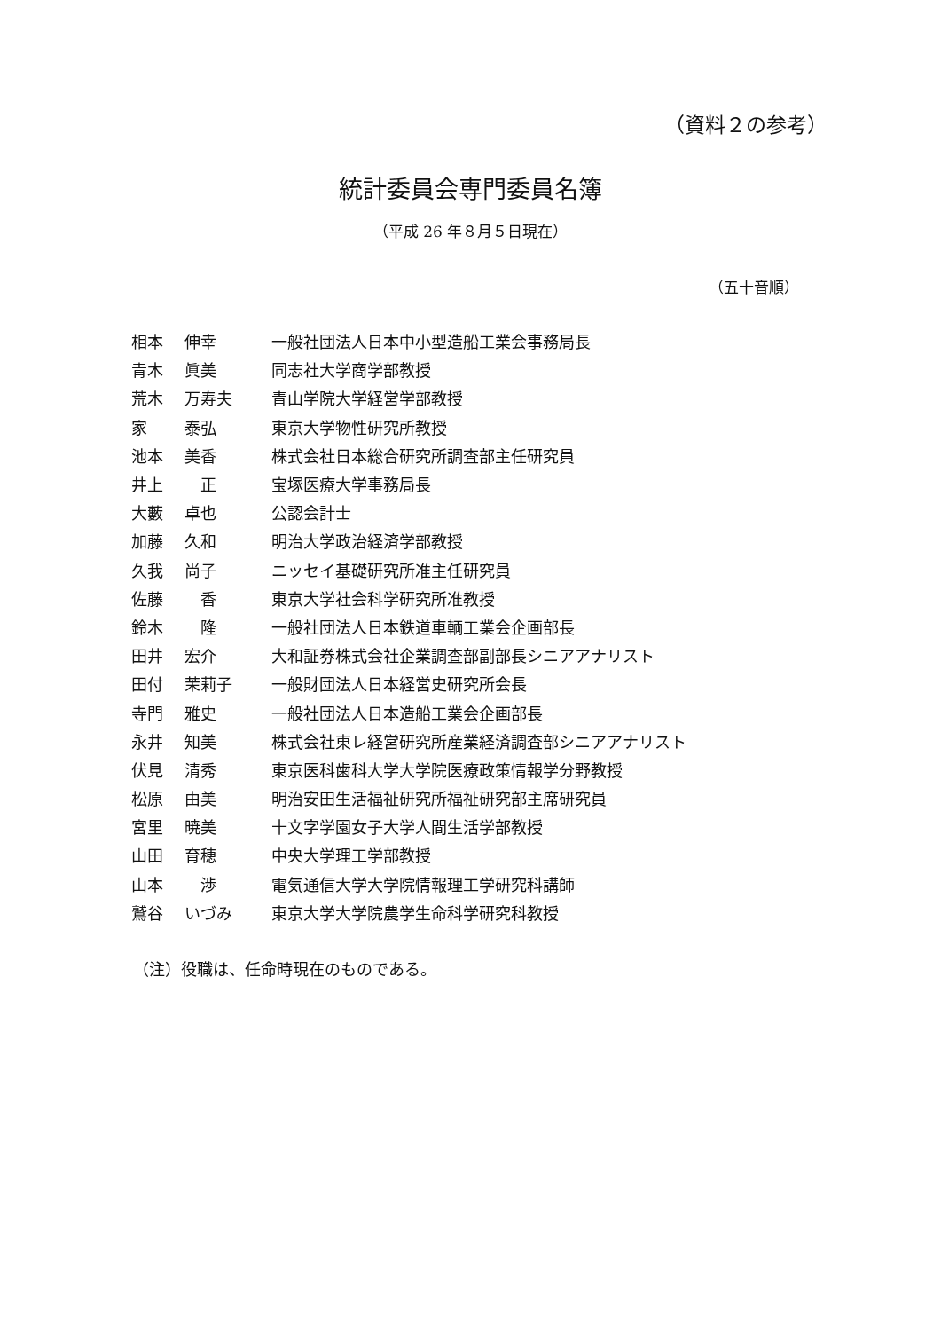（資料２の参考）
統計委員会専門委員名簿
（平成 26 年８月５日現在）
（五十音順）
| 相本 | 伸幸 | 一般社団法人日本中小型造船工業会事務局長 |
| 青木 | 眞美 | 同志社大学商学部教授 |
| 荒木 | 万寿夫 | 青山学院大学経営学部教授 |
| 家 | 泰弘 | 東京大学物性研究所教授 |
| 池本 | 美香 | 株式会社日本総合研究所調査部主任研究員 |
| 井上 | 正 | 宝塚医療大学事務局長 |
| 大藪 | 卓也 | 公認会計士 |
| 加藤 | 久和 | 明治大学政治経済学部教授 |
| 久我 | 尚子 | ニッセイ基礎研究所准主任研究員 |
| 佐藤 | 香 | 東京大学社会科学研究所准教授 |
| 鈴木 | 隆 | 一般社団法人日本鉄道車輌工業会企画部長 |
| 田井 | 宏介 | 大和証券株式会社企業調査部副部長シニアアナリスト |
| 田付 | 茉莉子 | 一般財団法人日本経営史研究所会長 |
| 寺門 | 雅史 | 一般社団法人日本造船工業会企画部長 |
| 永井 | 知美 | 株式会社東レ経営研究所産業経済調査部シニアアナリスト |
| 伏見 | 清秀 | 東京医科歯科大学大学院医療政策情報学分野教授 |
| 松原 | 由美 | 明治安田生活福祉研究所福祉研究部主席研究員 |
| 宮里 | 暁美 | 十文字学園女子大学人間生活学部教授 |
| 山田 | 育穂 | 中央大学理工学部教授 |
| 山本 | 渉 | 電気通信大学大学院情報理工学研究科講師 |
| 鷲谷 | いづみ | 東京大学大学院農学生命科学研究科教授 |
（注）役職は、任命時現在のものである。